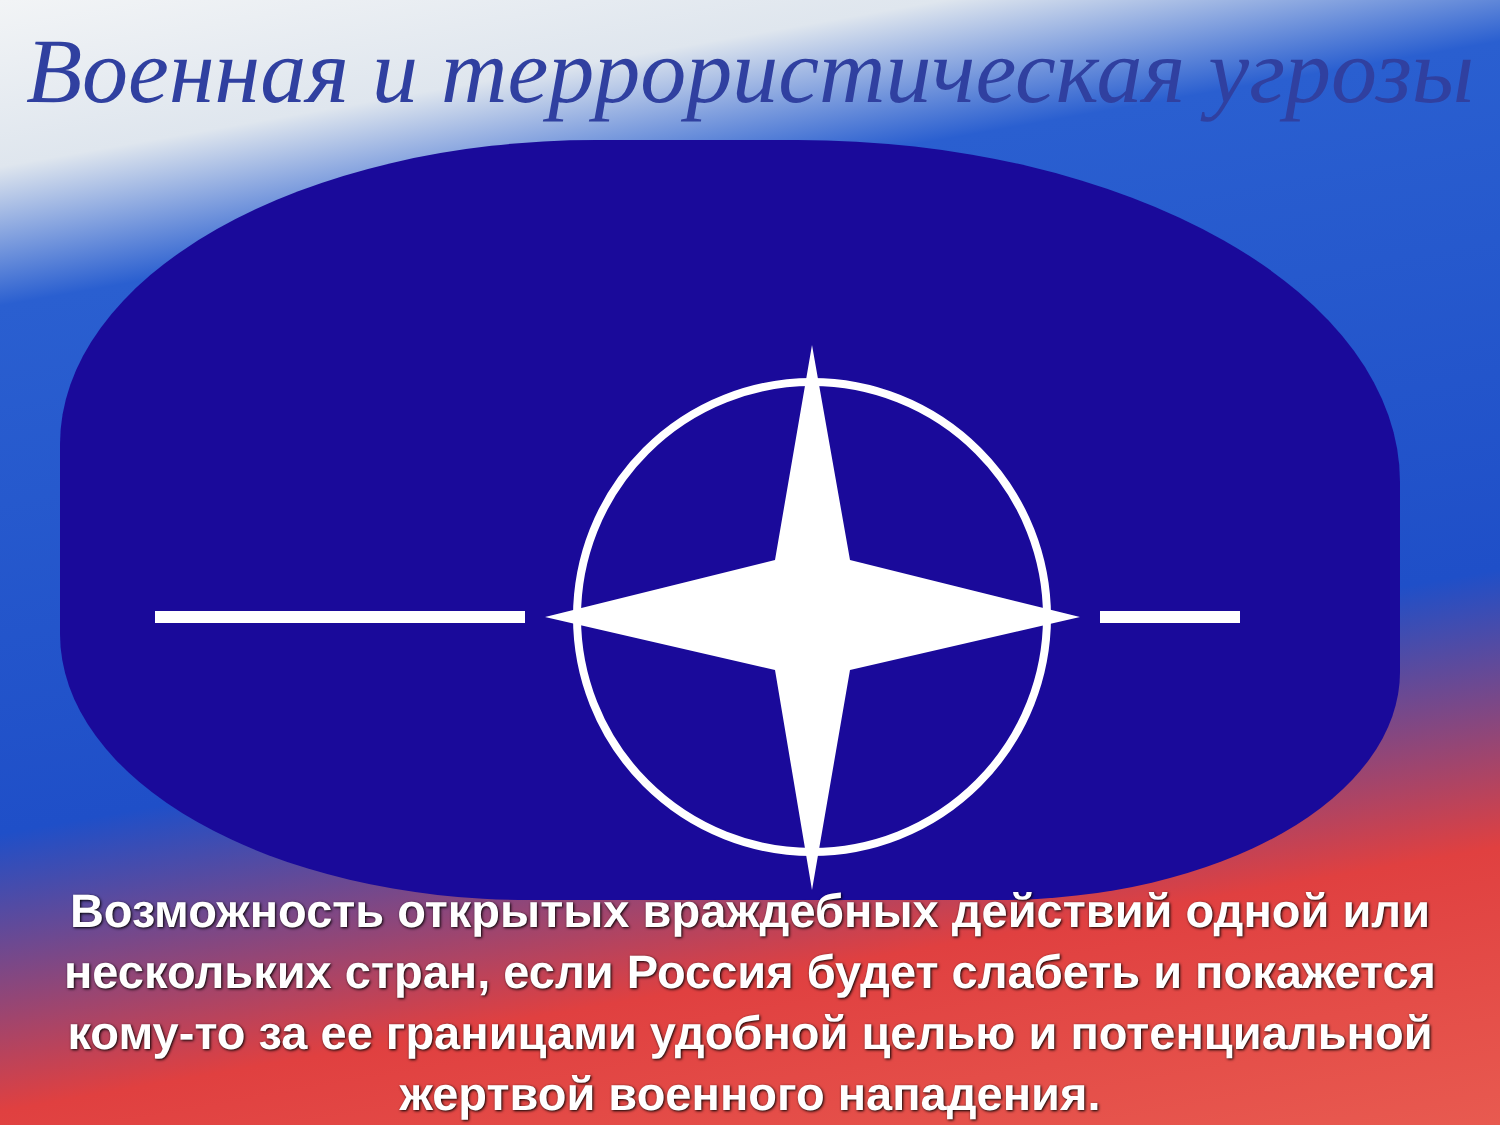Военная и террористическая угрозы
Возможность открытых враждебных действий одной или нескольких стран, если Россия будет слабеть и покажется кому-то за ее границами удобной целью и потенциальной жертвой военного нападения.